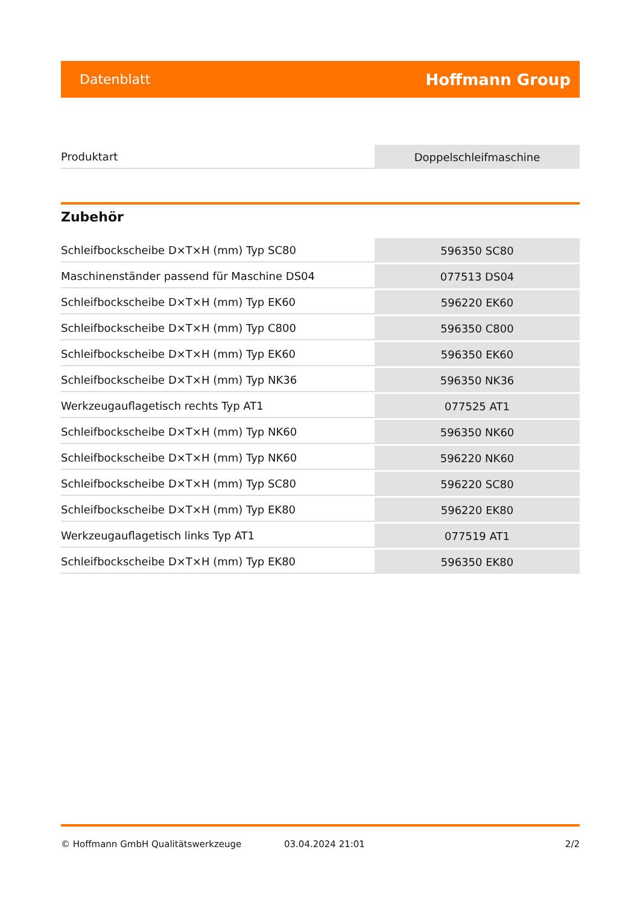Datenblatt Hoffmann Group
| Produktart | Doppelschleifmaschine |
Zubehör
| Schleifbockscheibe D×T×H (mm) Typ SC80 | 596350 SC80 |
| Maschinenständer passend für Maschine DS04 | 077513 DS04 |
| Schleifbockscheibe D×T×H (mm) Typ EK60 | 596220 EK60 |
| Schleifbockscheibe D×T×H (mm) Typ C800 | 596350 C800 |
| Schleifbockscheibe D×T×H (mm) Typ EK60 | 596350 EK60 |
| Schleifbockscheibe D×T×H (mm) Typ NK36 | 596350 NK36 |
| Werkzeugauflagetisch rechts Typ AT1 | 077525 AT1 |
| Schleifbockscheibe D×T×H (mm) Typ NK60 | 596350 NK60 |
| Schleifbockscheibe D×T×H (mm) Typ NK60 | 596220 NK60 |
| Schleifbockscheibe D×T×H (mm) Typ SC80 | 596220 SC80 |
| Schleifbockscheibe D×T×H (mm) Typ EK80 | 596220 EK80 |
| Werkzeugauflagetisch links Typ AT1 | 077519 AT1 |
| Schleifbockscheibe D×T×H (mm) Typ EK80 | 596350 EK80 |
© Hoffmann GmbH Qualitätswerkzeuge 03.04.2024 21:01 2/2